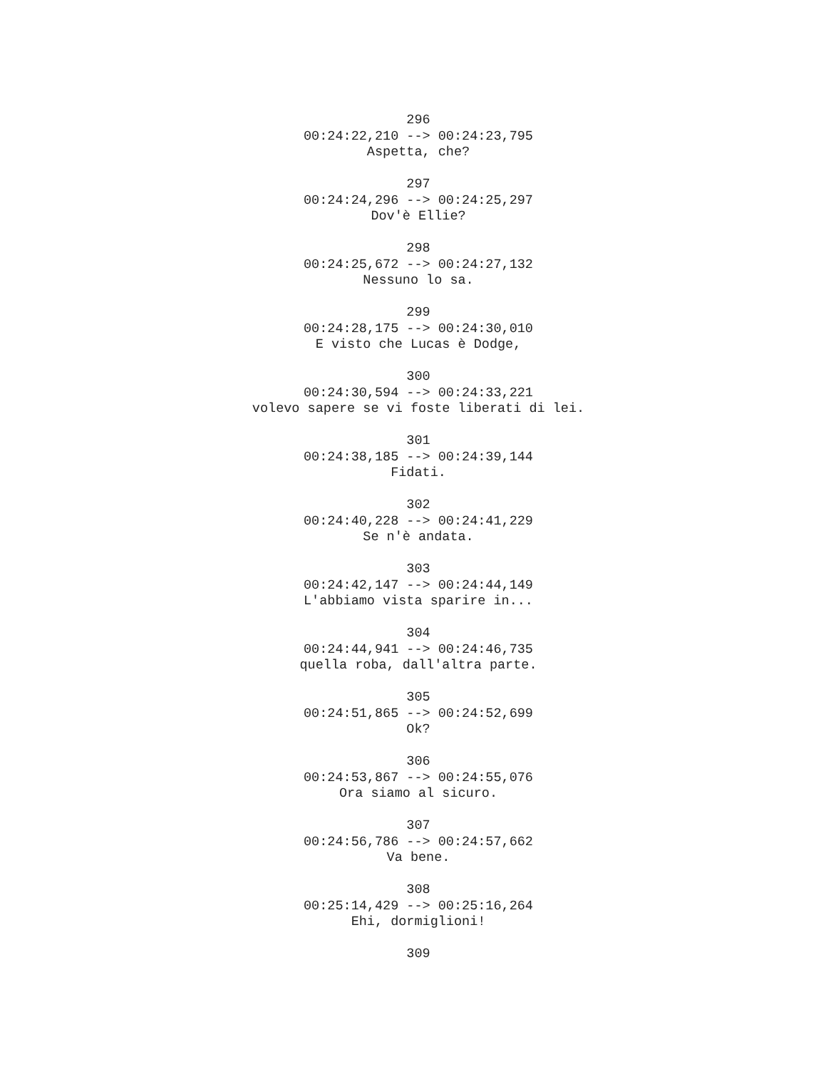296
00:24:22,210 --> 00:24:23,795
Aspetta, che?
297
00:24:24,296 --> 00:24:25,297
Dov'è Ellie?
298
00:24:25,672 --> 00:24:27,132
Nessuno lo sa.
299
00:24:28,175 --> 00:24:30,010
E visto che Lucas è Dodge,
300
00:24:30,594 --> 00:24:33,221
volevo sapere se vi foste liberati di lei.
301
00:24:38,185 --> 00:24:39,144
Fidati.
302
00:24:40,228 --> 00:24:41,229
Se n'è andata.
303
00:24:42,147 --> 00:24:44,149
L'abbiamo vista sparire in...
304
00:24:44,941 --> 00:24:46,735
quella roba, dall'altra parte.
305
00:24:51,865 --> 00:24:52,699
Ok?
306
00:24:53,867 --> 00:24:55,076
Ora siamo al sicuro.
307
00:24:56,786 --> 00:24:57,662
Va bene.
308
00:25:14,429 --> 00:25:16,264
Ehi, dormiglioni!
309